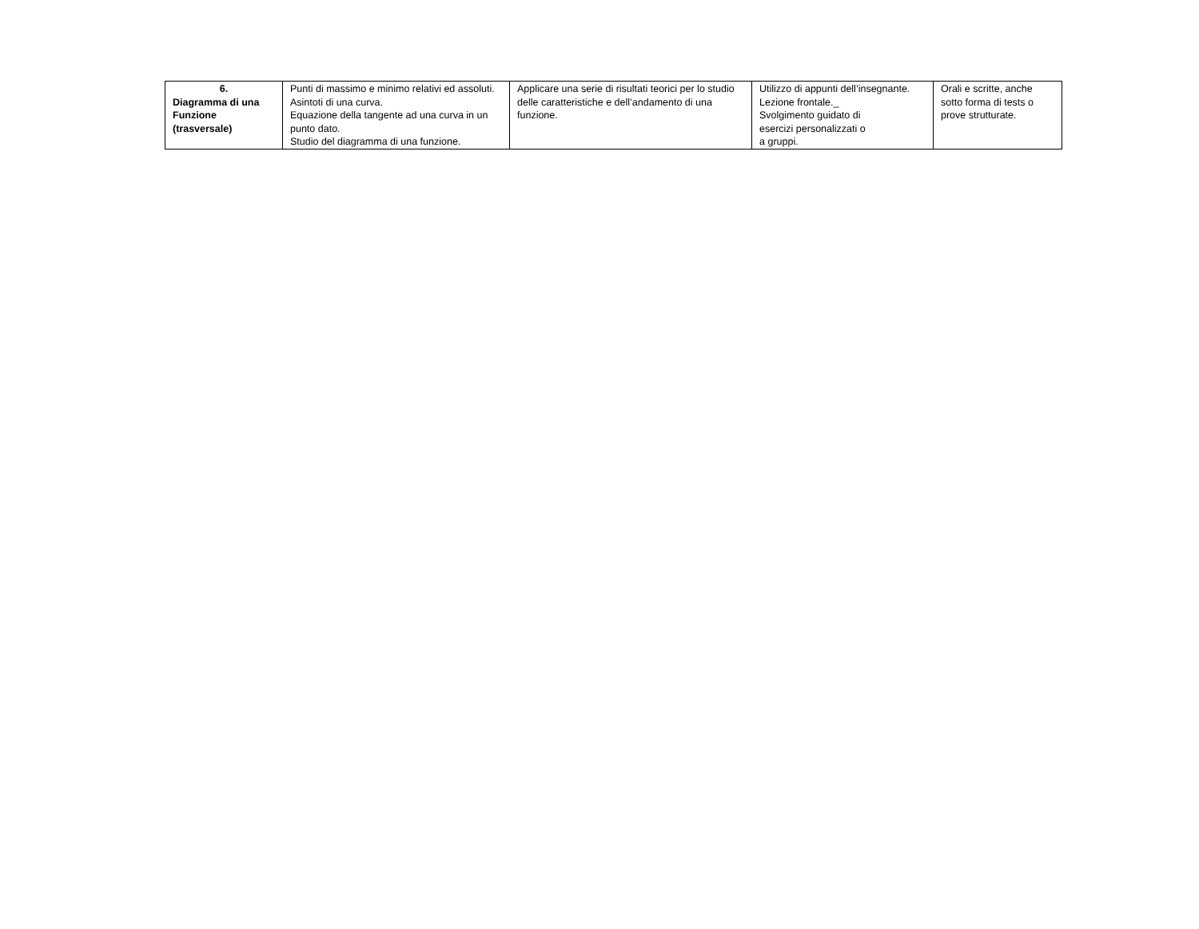| 6. Diagramma di una Funzione (trasversale) | Punti di massimo e minimo relativi ed assoluti. Asintoti di una curva. Equazione della tangente ad una curva in un punto dato. Studio del diagramma di una funzione. | Applicare una serie di risultati teorici per lo studio delle caratteristiche e dell’andamento di una funzione. | Utilizzo di appunti dell’insegnante. Lezione frontale._ Svolgimento guidato di esercizi personalizzati o a gruppi. | Orali e scritte, anche sotto forma di tests o prove strutturate. |